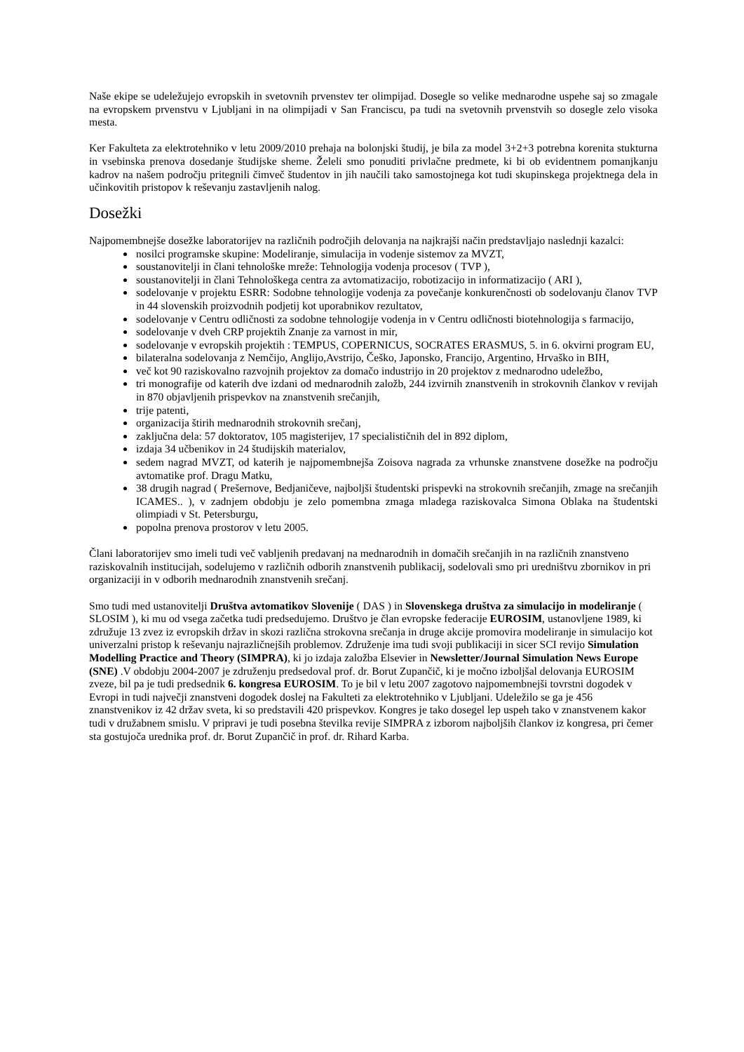Naše ekipe se udeležujejo evropskih in svetovnih prvenstev ter olimpijad. Dosegle so velike mednarodne uspehe saj so zmagale na evropskem prvenstvu v Ljubljani in na olimpijadi v San Franciscu, pa tudi na svetovnih prvenstvih so dosegle zelo visoka mesta.
Ker Fakulteta za elektrotehniko v letu 2009/2010 prehaja na bolonjski študij, je bila za model 3+2+3 potrebna korenita stukturna in vsebinska prenova dosedanje študijske sheme. Želeli smo ponuditi privlačne predmete, ki bi ob evidentnem pomanjkanju kadrov na našem področju pritegnili čimveč študentov in jih naučili tako samostojnega kot tudi skupinskega projektnega dela in učinkovitih pristopov k reševanju zastavljenih nalog.
Dosežki
Najpomembnejše dosežke laboratorijev na različnih področjih delovanja na najkrajši način predstavljajo naslednji kazalci:
nosilci programske skupine: Modeliranje, simulacija in vodenje sistemov za MVZT,
soustanovitelji in člani tehnološke mreže: Tehnologija vodenja procesov ( TVP ),
soustanovitelji in člani Tehnološkega centra za avtomatizacijo, robotizacijo in informatizacijo ( ARI ),
sodelovanje v projektu ESRR: Sodobne tehnologije vodenja za povečanje konkurenčnosti ob sodelovanju članov TVP in 44 slovenskih proizvodnih podjetij kot uporabnikov rezultatov,
sodelovanje v Centru odličnosti za sodobne tehnologije vodenja in v Centru odličnosti biotehnologija s farmacijo,
sodelovanje v dveh CRP projektih Znanje za varnost in mir,
sodelovanje v evropskih projektih : TEMPUS, COPERNICUS, SOCRATES ERASMUS, 5. in 6. okvirni program EU,
bilateralna sodelovanja z Nemčijo, Anglijo,Avstrijo, Češko, Japonsko, Francijo, Argentino, Hrvaško in BIH,
več kot 90 raziskovalno razvojnih projektov za domačo industrijo in 20 projektov z mednarodno udeležbo,
tri monografije od katerih dve izdani od mednarodnih založb, 244 izvirnih znanstvenih in strokovnih člankov v revijah in 870 objavljenih prispevkov na znanstvenih srečanjih,
trije patenti,
organizacija štirih mednarodnih strokovnih srečanj,
zaključna dela: 57 doktoratov, 105 magisterijev, 17 specialističnih del in 892 diplom,
izdaja 34 učbenikov in 24 študijskih materialov,
sedem nagrad MVZT, od katerih je najpomembnejša Zoisova nagrada za vrhunske znanstvene dosežke na področju avtomatike prof. Dragu Matku,
38 drugih nagrad ( Prešernove, Bedjaničeve, najboljši študentski prispevki na strokovnih srečanjih, zmage na srečanjih ICAMES.. ), v zadnjem obdobju je zelo pomembna zmaga mladega raziskovalca Simona Oblaka na študentski olimpiadi v St. Petersburgu,
popolna prenova prostorov v letu 2005.
Člani laboratorijev smo imeli tudi več vabljenih predavanj na mednarodnih in domačih srečanjih in na različnih znanstveno raziskovalnih institucijah, sodelujemo v različnih odborih znanstvenih publikacij, sodelovali smo pri uredništvu zbornikov in pri organizaciji in v odborih mednarodnih znanstvenih srečanj.
Smo tudi med ustanovitelji Društva avtomatikov Slovenije ( DAS ) in Slovenskega društva za simulacijo in modeliranje ( SLOSIM ), ki mu od vsega začetka tudi predsedujemo. Društvo je član evropske federacije EUROSIM, ustanovljene 1989, ki združuje 13 zvez iz evropskih držav in skozi različna strokovna srečanja in druge akcije promovira modeliranje in simulacijo kot univerzalni pristop k reševanju najrazličnejših problemov. Združenje ima tudi svoji publikaciji in sicer SCI revijo Simulation Modelling Practice and Theory (SIMPRA), ki jo izdaja založba Elsevier in Newsletter/Journal Simulation News Europe (SNE) .V obdobju 2004-2007 je združenju predsedoval prof. dr. Borut Zupančič, ki je močno izboljšal delovanja EUROSIM zveze, bil pa je tudi predsednik 6. kongresa EUROSIM. To je bil v letu 2007 zagotovo najpomembnejši tovrstni dogodek v Evropi in tudi največji znanstveni dogodek doslej na Fakulteti za elektrotehniko v Ljubljani. Udeležilo se ga je 456 znanstvenikov iz 42 držav sveta, ki so predstavili 420 prispevkov. Kongres je tako dosegel lep uspeh tako v znanstvenem kakor tudi v družabnem smislu. V pripravi je tudi posebna številka revije SIMPRA z izborom najboljših člankov iz kongresa, pri čemer sta gostujoča urednika prof. dr. Borut Zupančič in prof. dr. Rihard Karba.